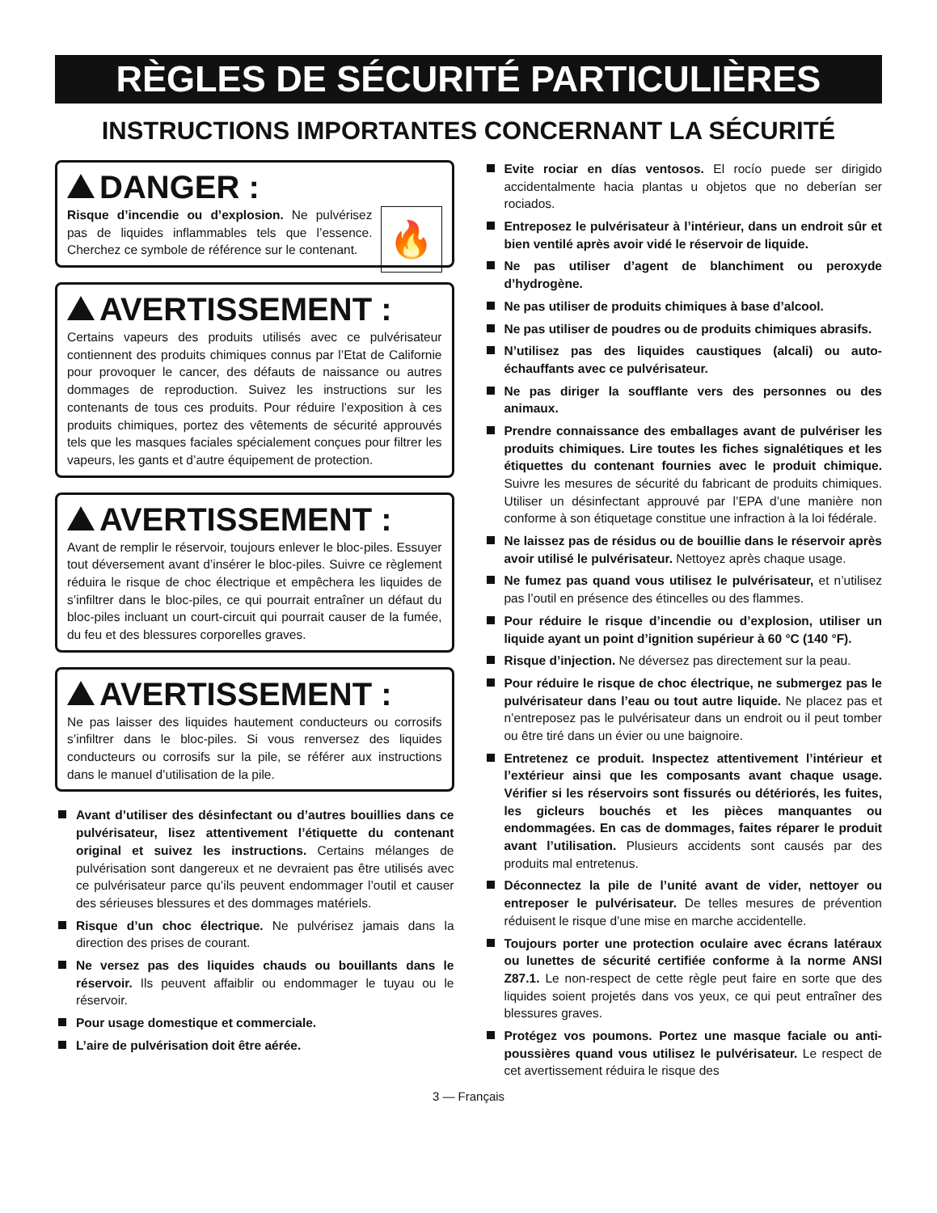RÈGLES DE SÉCURITÉ PARTICULIÈRES
INSTRUCTIONS IMPORTANTES CONCERNANT LA SÉCURITÉ
DANGER :
🔥
Risque d’incendie ou d’explosion. Ne pulvérisez pas de liquides inflammables tels que l’essence. Cherchez ce symbole de référence sur le contenant.
AVERTISSEMENT :
Certains vapeurs des produits utilisés avec ce pulvérisateur contiennent des produits chimiques connus par l’Etat de Californie pour provoquer le cancer, des défauts de naissance ou autres dommages de reproduction. Suivez les instructions sur les contenants de tous ces produits. Pour réduire l’exposition à ces produits chimiques, portez des vêtements de sécurité approuvés tels que les masques faciales spécialement conçues pour filtrer les vapeurs, les gants et d’autre équipement de protection.
AVERTISSEMENT :
Avant de remplir le réservoir, toujours enlever le bloc-piles. Essuyer tout déversement avant d’insérer le bloc-piles. Suivre ce règlement réduira le risque de choc électrique et empêchera les liquides de s’infiltrer dans le bloc-piles, ce qui pourrait entraîner un défaut du bloc-piles incluant un court-circuit qui pourrait causer de la fumée, du feu et des blessures corporelles graves.
AVERTISSEMENT :
Ne pas laisser des liquides hautement conducteurs ou corrosifs s’infiltrer dans le bloc-piles. Si vous renversez des liquides conducteurs ou corrosifs sur la pile, se référer aux instructions dans le manuel d’utilisation de la pile.
Avant d’utiliser des désinfectant ou d’autres bouillies dans ce pulvérisateur, lisez attentivement l’étiquette du contenant original et suivez les instructions. Certains mélanges de pulvérisation sont dangereux et ne devraient pas être utilisés avec ce pulvérisateur parce qu’ils peuvent endommager l’outil et causer des sérieuses blessures et des dommages matériels.
Risque d’un choc électrique. Ne pulvérisez jamais dans la direction des prises de courant.
Ne versez pas des liquides chauds ou bouillants dans le réservoir. Ils peuvent affaiblir ou endommager le tuyau ou le réservoir.
Pour usage domestique et commerciale.
L’aire de pulvérisation doit être aérée.
Evite rociar en días ventosos. El rocío puede ser dirigido accidentalmente hacia plantas u objetos que no deberían ser rociados.
Entreposez le pulvérisateur à l’intérieur, dans un endroit sûr et bien ventilé après avoir vidé le réservoir de liquide.
Ne pas utiliser d’agent de blanchiment ou peroxyde d’hydrogène.
Ne pas utiliser de produits chimiques à base d’alcool.
Ne pas utiliser de poudres ou de produits chimiques abrasifs.
N’utilisez pas des liquides caustiques (alcali) ou auto-échauffants avec ce pulvérisateur.
Ne pas diriger la soufflante vers des personnes ou des animaux.
Prendre connaissance des emballages avant de pulvériser les produits chimiques. Lire toutes les fiches signalétiques et les étiquettes du contenant fournies avec le produit chimique. Suivre les mesures de sécurité du fabricant de produits chimiques. Utiliser un désinfectant approuvé par l’EPA d’une manière non conforme à son étiquetage constitue une infraction à la loi fédérale.
Ne laissez pas de résidus ou de bouillie dans le réservoir après avoir utilisé le pulvérisateur. Nettoyez après chaque usage.
Ne fumez pas quand vous utilisez le pulvérisateur, et n’utilisez pas l’outil en présence des étincelles ou des flammes.
Pour réduire le risque d’incendie ou d’explosion, utiliser un liquide ayant un point d’ignition supérieur à 60 °C (140 °F).
Risque d’injection. Ne déversez pas directement sur la peau.
Pour réduire le risque de choc électrique, ne submergez pas le pulvérisateur dans l’eau ou tout autre liquide. Ne placez pas et n’entreposez pas le pulvérisateur dans un endroit ou il peut tomber ou être tiré dans un évier ou une baignoire.
Entretenez ce produit. Inspectez attentivement l’intérieur et l’extérieur ainsi que les composants avant chaque usage. Vérifier si les réservoirs sont fissurés ou détériorés, les fuites, les gicleurs bouchés et les pièces manquantes ou endommagées. En cas de dommages, faites réparer le produit avant l’utilisation. Plusieurs accidents sont causés par des produits mal entretenus.
Déconnectez la pile de l’unité avant de vider, nettoyer ou entreposer le pulvérisateur. De telles mesures de prévention réduisent le risque d’une mise en marche accidentelle.
Toujours porter une protection oculaire avec écrans latéraux ou lunettes de sécurité certifiée conforme à la norme ANSI Z87.1. Le non-respect de cette règle peut faire en sorte que des liquides soient projetés dans vos yeux, ce qui peut entraîner des blessures graves.
Protégez vos poumons. Portez une masque faciale ou anti-poussières quand vous utilisez le pulvérisateur. Le respect de cet avertissement réduira le risque des
3 — Français